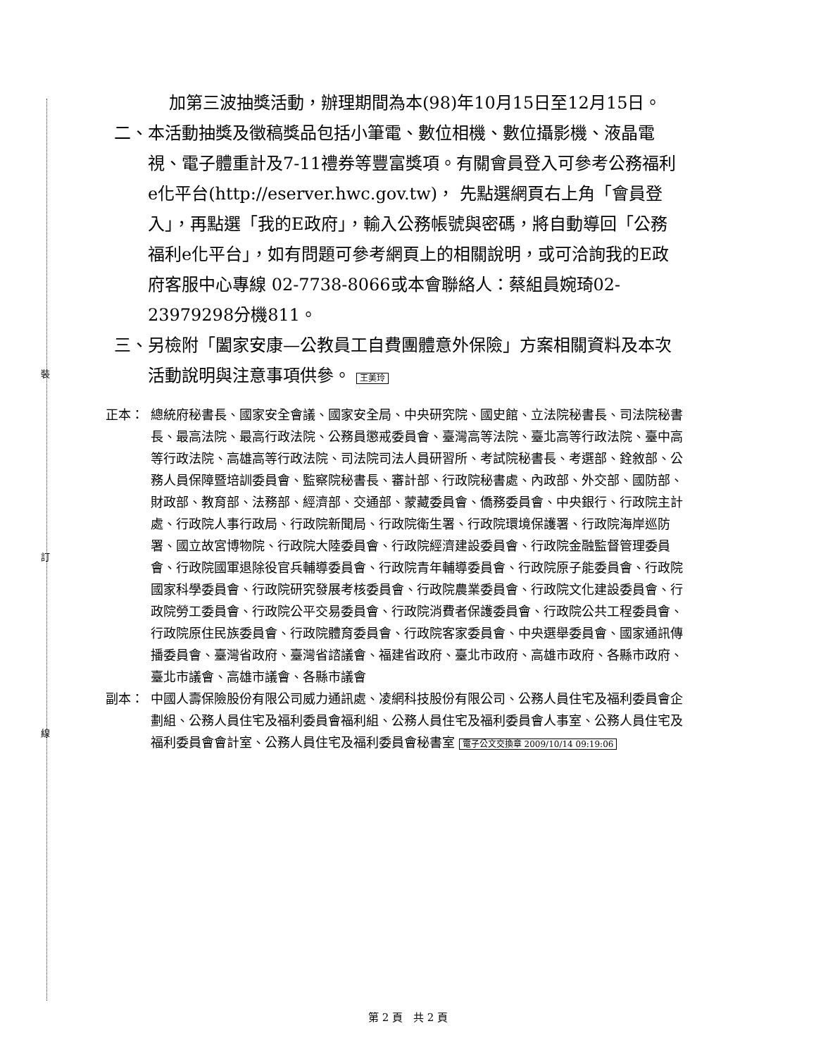裝
訂
線
加第三波抽獎活動，辦理期間為本(98)年10月15日至12月15日。
二、 本活動抽獎及徵稿獎品包括小筆電、數位相機、數位攝影機、液晶電視、電子體重計及7-11禮券等豐富獎項。有關會員登入可參考公務福利e化平台(http://eserver.hwc.gov.tw)， 先點選網頁右上角「會員登入」，再點選「我的E政府」，輸入公務帳號與密碼，將自動導回「公務福利e化平台」，如有問題可參考網頁上的相關說明，或可洽詢我的E政府客服中心專線 02-7738-8066或本會聯絡人：蔡組員婉琦02-23979298分機811。
三、 另檢附「闔家安康—公教員工自費團體意外保險」方案相關資料及本次活動說明與注意事項供參。 王美玲
正本： 總統府秘書長、國家安全會議、國家安全局、中央研究院、國史館、立法院秘書長、司法院秘書長、最高法院、最高行政法院、公務員懲戒委員會、臺灣高等法院、臺北高等行政法院、臺中高等行政法院、高雄高等行政法院、司法院司法人員研習所、考試院秘書長、考選部、銓敘部、公務人員保障暨培訓委員會、監察院秘書長、審計部、行政院秘書處、內政部、外交部、國防部、財政部、教育部、法務部、經濟部、交通部、蒙藏委員會、僑務委員會、中央銀行、行政院主計處、行政院人事行政局、行政院新聞局、行政院衛生署、行政院環境保護署、行政院海岸巡防署、國立故宮博物院、行政院大陸委員會、行政院經濟建設委員會、行政院金融監督管理委員會、行政院國軍退除役官兵輔導委員會、行政院青年輔導委員會、行政院原子能委員會、行政院國家科學委員會、行政院研究發展考核委員會、行政院農業委員會、行政院文化建設委員會、行政院勞工委員會、行政院公平交易委員會、行政院消費者保護委員會、行政院公共工程委員會、行政院原住民族委員會、行政院體育委員會、行政院客家委員會、中央選舉委員會、國家通訊傳播委員會、臺灣省政府、臺灣省諮議會、福建省政府、臺北市政府、高雄市政府、各縣市政府、臺北市議會、高雄市議會、各縣市議會
副本： 中國人壽保險股份有限公司威力通訊處、凌網科技股份有限公司、公務人員住宅及福利委員會企劃組、公務人員住宅及福利委員會福利組、公務人員住宅及福利委員會人事室、公務人員住宅及福利委員會會計室、公務人員住宅及福利委員會秘書室 電子公文交換章 2009/10/14 09:19:06
第 2 頁　共 2 頁